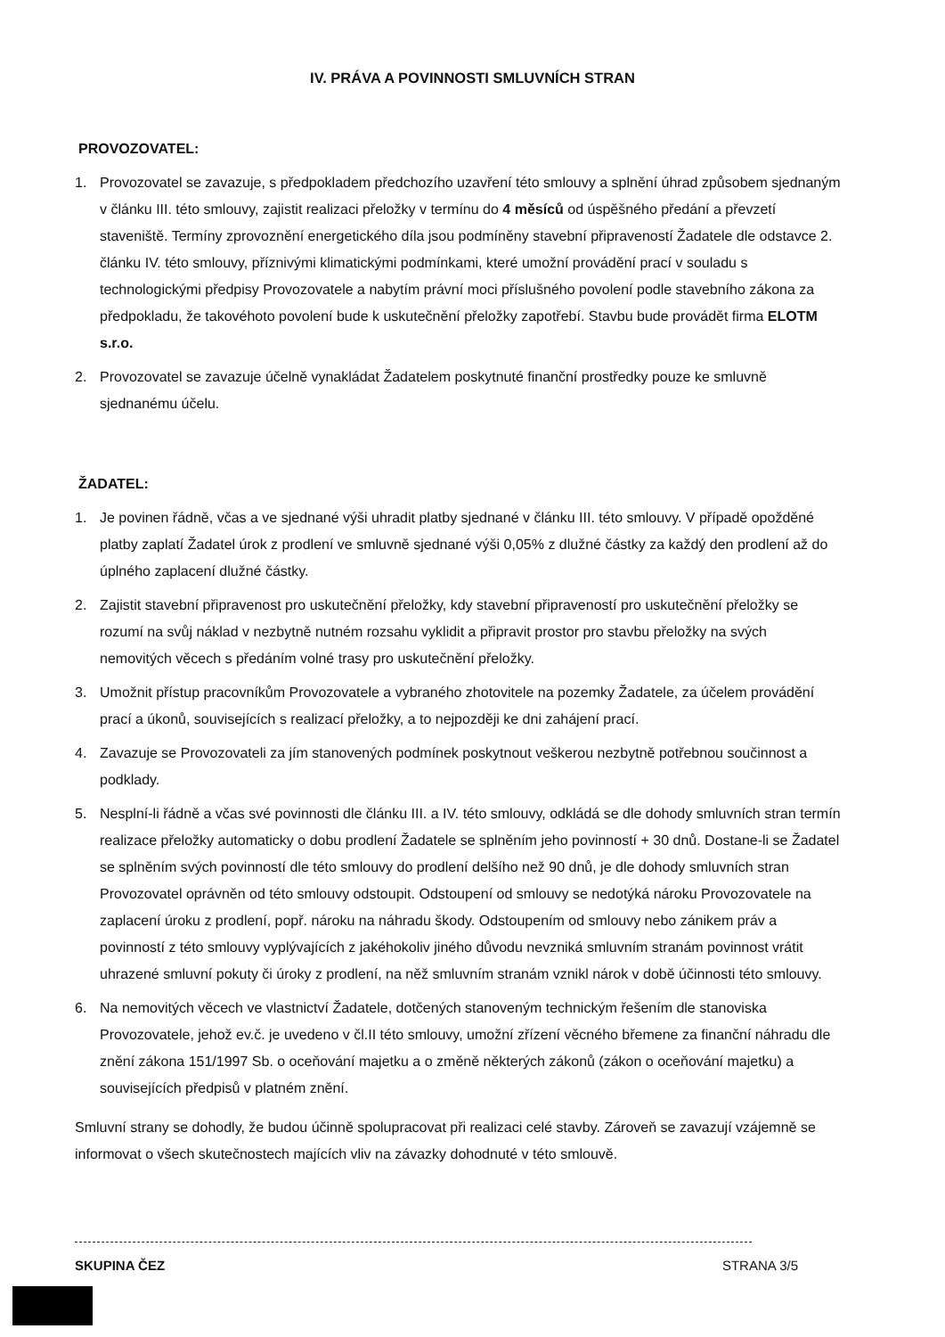IV. PRÁVA A POVINNOSTI SMLUVNÍCH STRAN
PROVOZOVATEL:
1. Provozovatel se zavazuje, s předpokladem předchozího uzavření této smlouvy a splnění úhrad způsobem sjednaným v článku III. této smlouvy, zajistit realizaci přeložky v termínu do 4 měsíců od úspěšného předání a převzetí staveniště. Termíny zprovoznění energetického díla jsou podmíněny stavební připraveností Žadatele dle odstavce 2. článku IV. této smlouvy, příznivými klimatickými podmínkami, které umožní provádění prací v souladu s technologickými předpisy Provozovatele a nabytím právní moci příslušného povolení podle stavebního zákona za předpokladu, že takovéhoto povolení bude k uskutečnění přeložky zapotřebí. Stavbu bude provádět firma ELOTM s.r.o.
2. Provozovatel se zavazuje účelně vynakládat Žadatelem poskytnuté finanční prostředky pouze ke smluvně sjednanému účelu.
ŽADATEL:
1. Je povinen řádně, včas a ve sjednané výši uhradit platby sjednané v článku III. této smlouvy. V případě opožděné platby zaplatí Žadatel úrok z prodlení ve smluvně sjednané výši 0,05% z dlužné částky za každý den prodlení až do úplného zaplacení dlužné částky.
2. Zajistit stavební připravenost pro uskutečnění přeložky, kdy stavební připraveností pro uskutečnění přeložky se rozumí na svůj náklad v nezbytně nutném rozsahu vyklidit a připravit prostor pro stavbu přeložky na svých nemovitých věcech s předáním volné trasy pro uskutečnění přeložky.
3. Umožnit přístup pracovníkům Provozovatele a vybraného zhotovitele na pozemky Žadatele, za účelem provádění prací a úkonů, souvisejících s realizací přeložky, a to nejpozději ke dni zahájení prací.
4. Zavazuje se Provozovateli za jím stanovených podmínek poskytnout veškerou nezbytně potřebnou součinnost a podklady.
5. Nesplní-li řádně a včas své povinnosti dle článku III. a IV. této smlouvy, odkládá se dle dohody smluvních stran termín realizace přeložky automaticky o dobu prodlení Žadatele se splněním jeho povinností + 30 dnů. Dostane-li se Žadatel se splněním svých povinností dle této smlouvy do prodlení delšího než 90 dnů, je dle dohody smluvních stran Provozovatel oprávněn od této smlouvy odstoupit. Odstoupení od smlouvy se nedotýká nároku Provozovatele na zaplacení úroku z prodlení, popř. nároku na náhradu škody. Odstoupením od smlouvy nebo zánikem práv a povinností z této smlouvy vyplývajících z jakéhokoliv jiného důvodu nevzniká smluvním stranám povinnost vrátit uhrazené smluvní pokuty či úroky z prodlení, na něž smluvním stranám vznikl nárok v době účinnosti této smlouvy.
6. Na nemovitých věcech ve vlastnictví Žadatele, dotčených stanoveným technickým řešením dle stanoviska Provozovatele, jehož ev.č. je uvedeno v čl.II této smlouvy, umožní zřízení věcného břemene za finanční náhradu dle znění zákona 151/1997 Sb. o oceňování majetku a o změně některých zákonů (zákon o oceňování majetku) a souvisejících předpisů v platném znění.
Smluvní strany se dohodly, že budou účinně spolupracovat při realizaci celé stavby. Zároveň se zavazují vzájemně se informovat o všech skutečnostech majících vliv na závazky dohodnuté v této smlouvě.
SKUPINA ČEZ STRANA 3/5